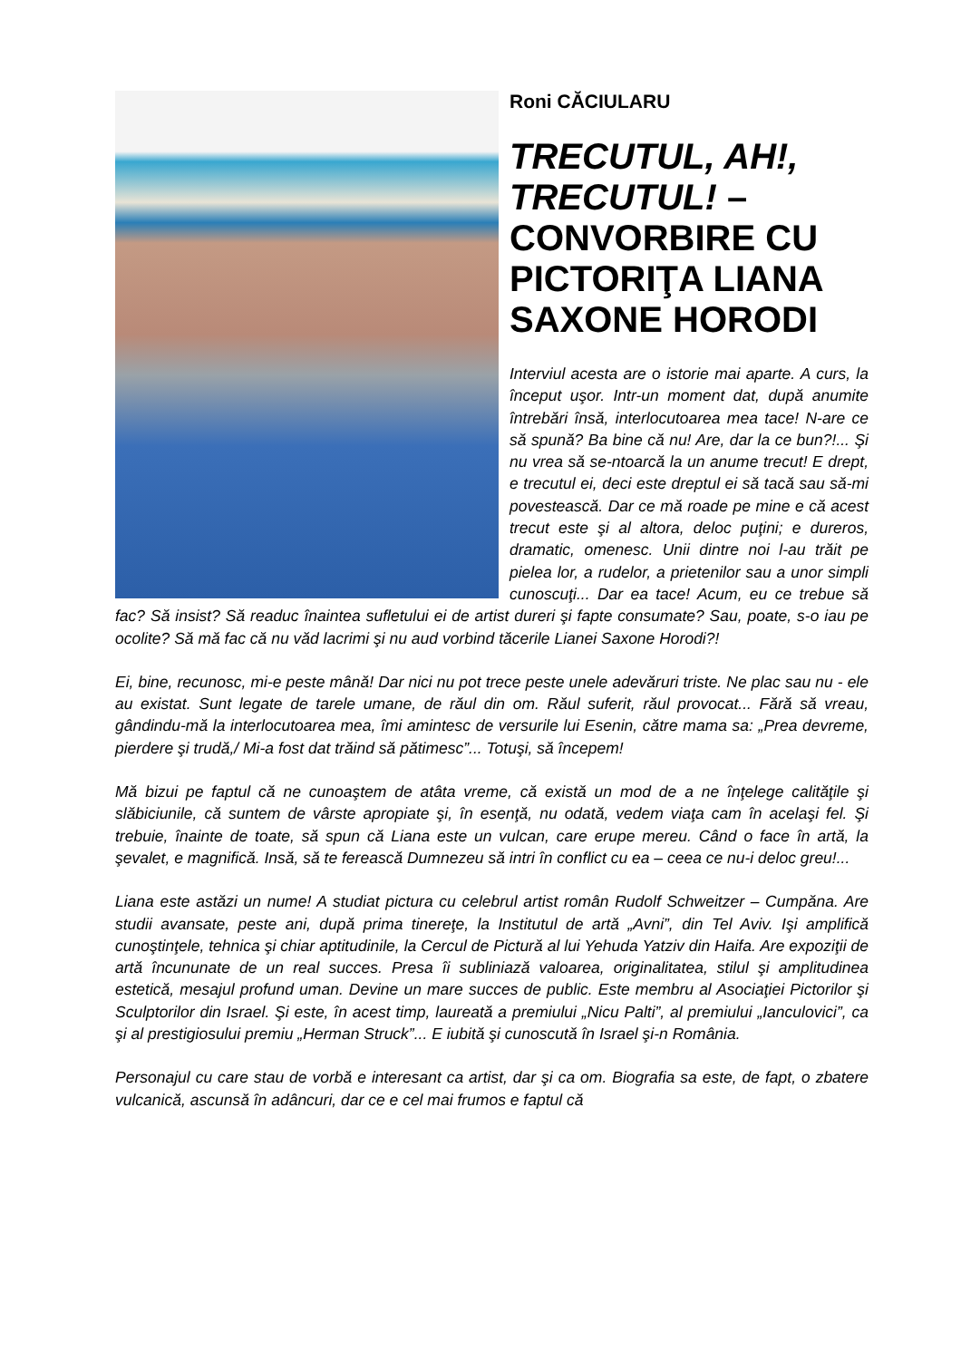Roni CĂCIULARU
TRECUTUL, AH!, TRECUTUL! – CONVORBIRE CU PICTORIŢA LIANA SAXONE HORODI
Interviul acesta are o istorie mai aparte. A curs, la început uşor. Intr-un moment dat, după anumite întrebări însă, interlocutoarea mea tace! N-are ce să spună? Ba bine că nu! Are, dar la ce bun?!... Şi nu vrea să se-ntoarcă la un anume trecut! E drept, e trecutul ei, deci este dreptul ei să tacă sau să-mi povestească. Dar ce mă roade pe mine e că acest trecut este şi al altora, deloc puţini; e dureros, dramatic, omenesc. Unii dintre noi l-au trăit pe pielea lor, a rudelor, a prietenilor sau a unor simpli cunoscuţi... Dar ea tace! Acum, eu ce trebue să fac? Să insist? Să readuc înaintea sufletului ei de artist dureri şi fapte consumate? Sau, poate, s-o iau pe ocolite? Să mă fac că nu văd lacrimi şi nu aud vorbind tăcerile Lianei Saxone Horodi?!
Ei, bine, recunosc, mi-e peste mână! Dar nici nu pot trece peste unele adevăruri triste. Ne plac sau nu - ele au existat. Sunt legate de tarele umane, de răul din om. Răul suferit, răul provocat... Fără să vreau, gândindu-mă la interlocutoarea mea, îmi amintesc de versurile lui Esenin, către mama sa: „Prea devreme, pierdere şi trudă,/ Mi-a fost dat trăind să pătimesc”... Totuşi, să începem!
Mă bizui pe faptul că ne cunoaştem de atâta vreme, că există un mod de a ne înţelege calităţile şi slăbiciunile, că suntem de vârste apropiate şi, în esenţă, nu odată, vedem viaţa cam în acelaşi fel. Şi trebuie, înainte de toate, să spun că Liana este un vulcan, care erupe mereu. Când o face în artă, la şevalet, e magnifică. Insă, să te ferească Dumnezeu să intri în conflict cu ea – ceea ce nu-i deloc greu!...
Liana este astăzi un nume! A studiat pictura cu celebrul artist român Rudolf Schweitzer – Cumpăna. Are studii avansate, peste ani, după prima tinereţe, la Institutul de artă „Avni”, din Tel Aviv. Işi amplifică cunoştinţele, tehnica şi chiar aptitudinile, la Cercul de Pictură al lui Yehuda Yatziv din Haifa. Are expoziţii de artă încununate de un real succes. Presa îi subliniază valoarea, originalitatea, stilul şi amplitudinea estetică, mesajul profund uman. Devine un mare succes de public. Este membru al Asociaţiei Pictorilor şi Sculptorilor din Israel. Şi este, în acest timp, laureată a premiului „Nicu Palti”, al premiului „Ianculovici”, ca şi al prestigiosului premiu „Herman Struck”... E iubită şi cunoscută în Israel şi-n România.
Personajul cu care stau de vorbă e interesant ca artist, dar şi ca om. Biografia sa este, de fapt, o zbatere vulcanică, ascunsă în adâncuri, dar ce e cel mai frumos e faptul că